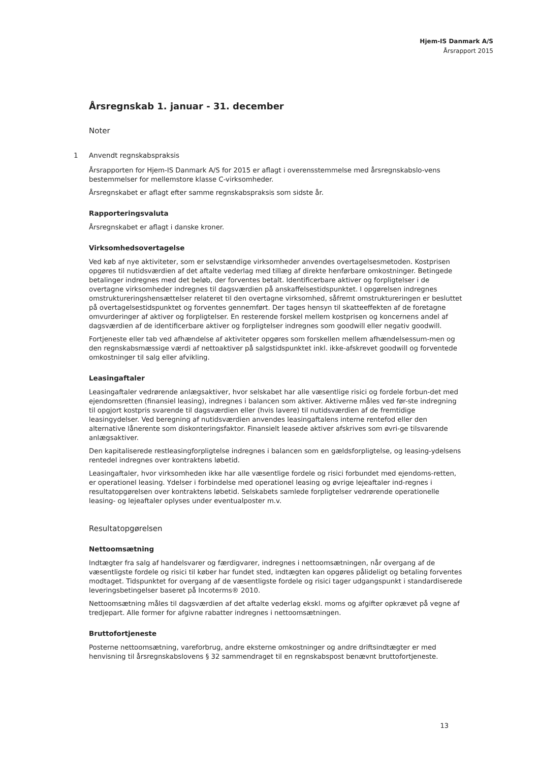Hjem-IS Danmark A/S
Årsrapport 2015
Årsregnskab 1. januar - 31. december
Noter
1 Anvendt regnskabspraksis
Årsrapporten for Hjem-IS Danmark A/S for 2015 er aflagt i overensstemmelse med årsregnskabslo-vens bestemmelser for mellemstore klasse C-virksomheder.
Årsregnskabet er aflagt efter samme regnskabspraksis som sidste år.
Rapporteringsvaluta
Årsregnskabet er aflagt i danske kroner.
Virksomhedsovertagelse
Ved køb af nye aktiviteter, som er selvstændige virksomheder anvendes overtagelsesmetoden. Kostprisen opgøres til nutidsværdien af det aftalte vederlag med tillæg af direkte henførbare omkostninger. Betingede betalinger indregnes med det beløb, der forventes betalt. Identificerbare aktiver og forpligtelser i de overtagne virksomheder indregnes til dagsværdien på anskaffelsestidspunktet. I opgørelsen indregnes omstruktureringshensættelser relateret til den overtagne virksomhed, såfremt omstruktureringen er besluttet på overtagelsestidspunktet og forventes gennemført. Der tages hensyn til skatteeffekten af de foretagne omvurderinger af aktiver og forpligtelser. En resterende forskel mellem kostprisen og koncernens andel af dagsværdien af de identificerbare aktiver og forpligtelser indregnes som goodwill eller negativ goodwill.
Fortjeneste eller tab ved afhændelse af aktiviteter opgøres som forskellen mellem afhændelsessum-men og den regnskabsmæssige værdi af nettoaktiver på salgstidspunktet inkl. ikke-afskrevet goodwill og forventede omkostninger til salg eller afvikling.
Leasingaftaler
Leasingaftaler vedrørende anlægsaktiver, hvor selskabet har alle væsentlige risici og fordele forbun-det med ejendomsretten (finansiel leasing), indregnes i balancen som aktiver. Aktiverne måles ved før-ste indregning til opgjort kostpris svarende til dagsværdien eller (hvis lavere) til nutidsværdien af de fremtidige leasingydelser. Ved beregning af nutidsværdien anvendes leasingaftalens interne rentefod eller den alternative lånerente som diskonteringsfaktor. Finansielt leasede aktiver afskrives som øvri-ge tilsvarende anlægsaktiver.
Den kapitaliserede restleasingforpligtelse indregnes i balancen som en gældsforpligtelse, og leasing-ydelsens rentedel indregnes over kontraktens løbetid.
Leasingaftaler, hvor virksomheden ikke har alle væsentlige fordele og risici forbundet med ejendoms-retten, er operationel leasing. Ydelser i forbindelse med operationel leasing og øvrige lejeaftaler ind-regnes i resultatopgørelsen over kontraktens løbetid. Selskabets samlede forpligtelser vedrørende operationelle leasing- og lejeaftaler oplyses under eventualposter m.v.
Resultatopgørelsen
Nettoomsætning
Indtægter fra salg af handelsvarer og færdigvarer, indregnes i nettoomsætningen, når overgang af de væsentligste fordele og risici til køber har fundet sted, indtægten kan opgøres pålideligt og betaling forventes modtaget. Tidspunktet for overgang af de væsentligste fordele og risici tager udgangspunkt i standardiserede leveringsbetingelser baseret på Incoterms® 2010.
Nettoomsætning måles til dagsværdien af det aftalte vederlag ekskl. moms og afgifter opkrævet på vegne af tredjepart. Alle former for afgivne rabatter indregnes i nettoomsætningen.
Bruttofortjeneste
Posterne nettoomsætning, vareforbrug, andre eksterne omkostninger og andre driftsindtægter er med henvisning til årsregnskabslovens § 32 sammendraget til en regnskabspost benævnt bruttofortjeneste.
13